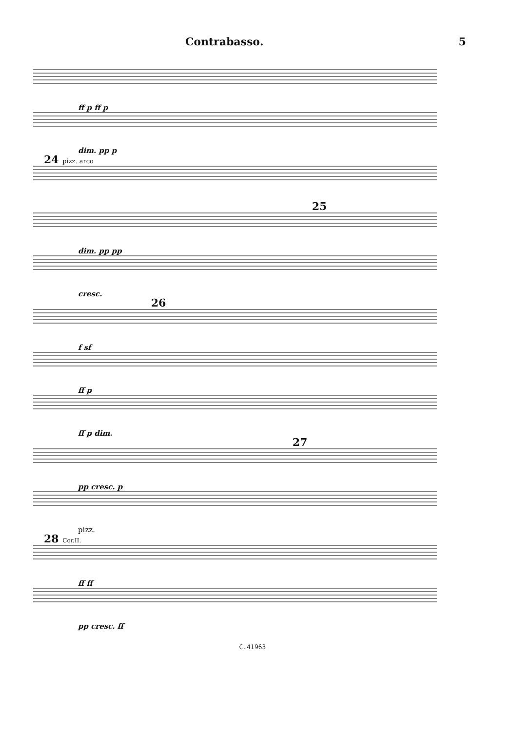Contrabasso. 5
ff p ff p
dim. pp p
24 pizz. arco
25
dim. pp pp
cresc.
26
f sf
ff p
ff p dim.
27
pp cresc. p
pizz.
28 Cor.II.
ff ff
pp cresc. ff
C.41963